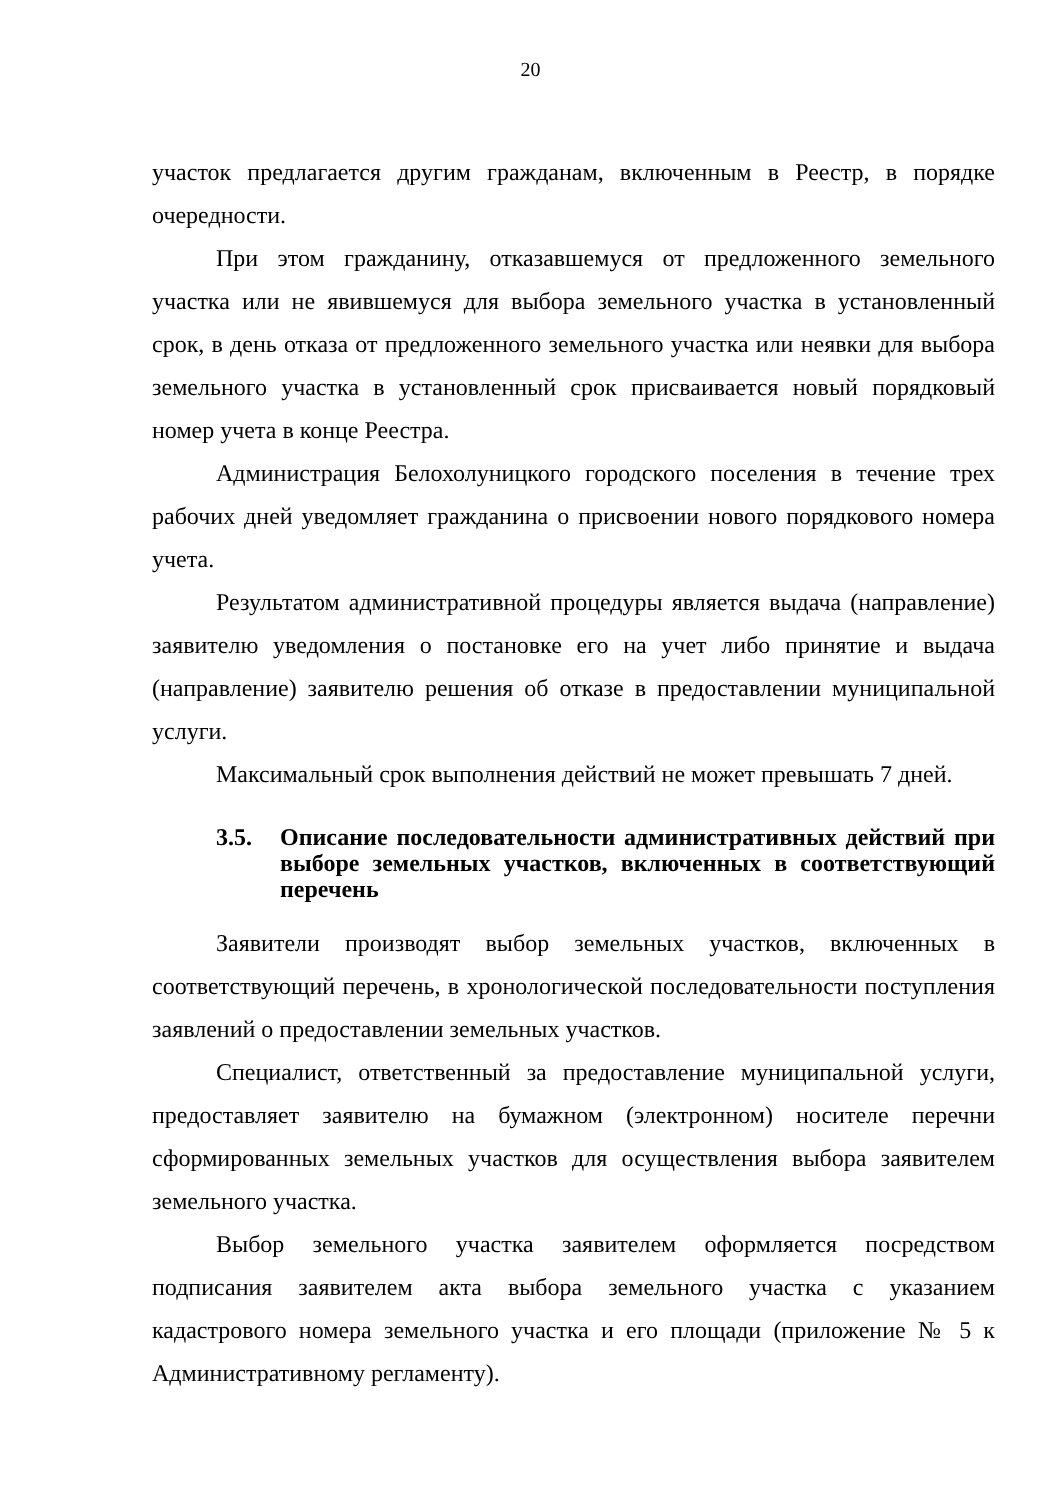20
участок предлагается другим гражданам, включенным в Реестр, в порядке очередности.
При этом гражданину, отказавшемуся от предложенного земельного участка или не явившемуся для выбора земельного участка в установленный срок, в день отказа от предложенного земельного участка или неявки для выбора земельного участка в установленный срок присваивается новый порядковый номер учета в конце Реестра.
Администрация Белохолуницкого городского поселения в течение трех рабочих дней уведомляет гражданина о присвоении нового порядкового номера учета.
Результатом административной процедуры является выдача (направление) заявителю уведомления о постановке его на учет либо принятие и выдача (направление) заявителю решения об отказе в предоставлении муниципальной услуги.
Максимальный срок выполнения действий не может превышать 7 дней.
3.5. Описание последовательности административных действий при выборе земельных участков, включенных в соответствующий перечень
Заявители производят выбор земельных участков, включенных в соответствующий перечень, в хронологической последовательности поступления заявлений о предоставлении земельных участков.
Специалист, ответственный за предоставление муниципальной услуги, предоставляет заявителю на бумажном (электронном) носителе перечни сформированных земельных участков для осуществления выбора заявителем земельного участка.
Выбор земельного участка заявителем оформляется посредством подписания заявителем акта выбора земельного участка с указанием кадастрового номера земельного участка и его площади (приложение № 5 к Административному регламенту).